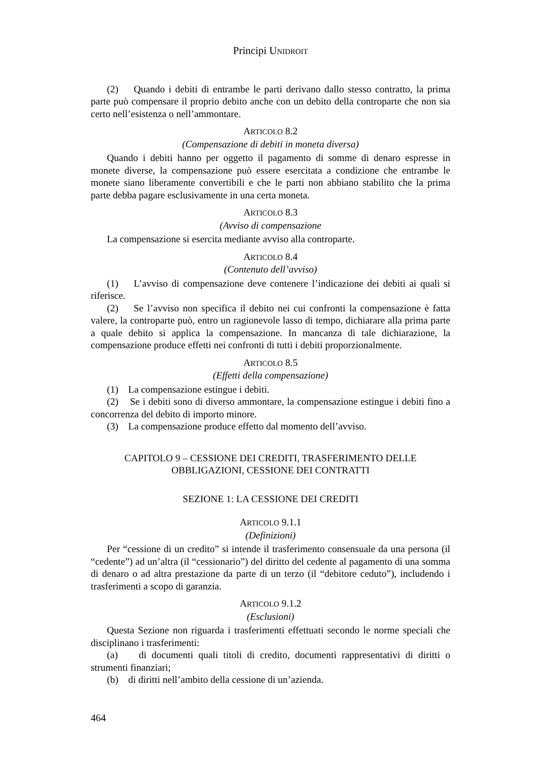Principi UNIDROIT
(2) Quando i debiti di entrambe le parti derivano dallo stesso contratto, la prima parte può compensare il proprio debito anche con un debito della controparte che non sia certo nell’esistenza o nell’ammontare.
ARTICOLO 8.2
(Compensazione di debiti in moneta diversa)
Quando i debiti hanno per oggetto il pagamento di somme di denaro espresse in monete diverse, la compensazione può essere esercitata a condizione che entrambe le monete siano liberamente convertibili e che le parti non abbiano stabilito che la prima parte debba pagare esclusivamente in una certa moneta.
ARTICOLO 8.3
(Avviso di compensazione
La compensazione si esercita mediante avviso alla controparte.
ARTICOLO 8.4
(Contenuto dell’avviso)
(1) L’avviso di compensazione deve contenere l’indicazione dei debiti ai quali si riferisce.
(2) Se l’avviso non specifica il debito nei cui confronti la compensazione è fatta valere, la controparte può, entro un ragionevole lasso di tempo, dichiarare alla prima parte a quale debito si applica la compensazione. In mancanza di tale dichiarazione, la compensazione produce effetti nei confronti di tutti i debiti proporzionalmente.
ARTICOLO 8.5
(Effetti della compensazione)
(1) La compensazione estingue i debiti.
(2) Se i debiti sono di diverso ammontare, la compensazione estingue i debiti fino a concorrenza del debito di importo minore.
(3) La compensazione produce effetto dal momento dell’avviso.
CAPITOLO 9 – CESSIONE DEI CREDITI, TRASFERIMENTO DELLE
OBBLIGAZIONI, CESSIONE DEI CONTRATTI
SEZIONE 1: LA CESSIONE DEI CREDITI
ARTICOLO 9.1.1
(Definizioni)
Per “cessione di un credito” si intende il trasferimento consensuale da una persona (il “cedente”) ad un’altra (il “cessionario”) del diritto del cedente al pagamento di una somma di denaro o ad altra prestazione da parte di un terzo (il “debitore ceduto”), includendo i trasferimenti a scopo di garanzia.
ARTICOLO 9.1.2
(Esclusioni)
Questa Sezione non riguarda i trasferimenti effettuati secondo le norme speciali che disciplinano i trasferimenti:
(a) di documenti quali titoli di credito, documenti rappresentativi di diritti o strumenti finanziari;
(b) di diritti nell’ambito della cessione di un’azienda.
464